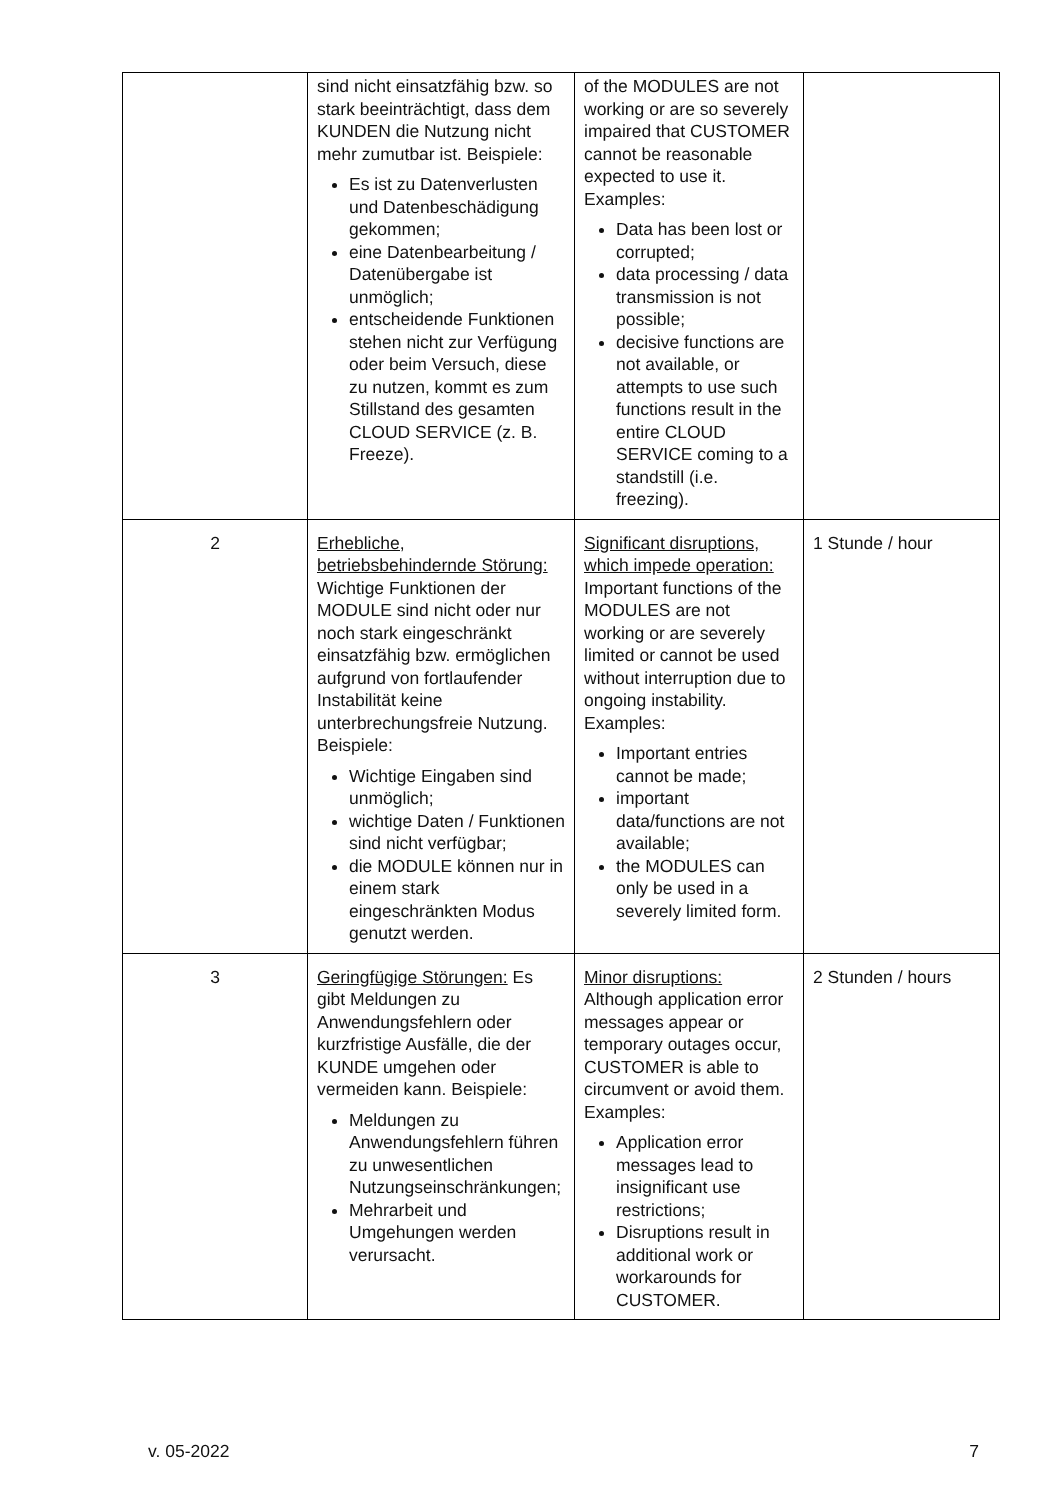| | sind nicht einsatzfähig bzw. so stark beeinträchtigt, dass dem KUNDEN die Nutzung nicht mehr zumutbar ist. Beispiele: Es ist zu Datenverlusten und Datenbeschädigung gekommen; eine Datenbearbeitung / Datenübergabe ist unmöglich; entscheidende Funktionen stehen nicht zur Verfügung oder beim Versuch, diese zu nutzen, kommt es zum Stillstand des gesamten CLOUD SERVICE (z. B. Freeze). | of the MODULES are not working or are so severely impaired that CUSTOMER cannot be reasonable expected to use it. Examples: Data has been lost or corrupted; data processing / data transmission is not possible; decisive functions are not available, or attempts to use such functions result in the entire CLOUD SERVICE coming to a standstill (i.e. freezing). | |
| 2 | Erhebliche, betriebsbehindernde Störung: Wichtige Funktionen der MODULE sind nicht oder nur noch stark eingeschränkt einsatzfähig bzw. ermöglichen aufgrund von fortlaufender Instabilität keine unterbrechungsfreie Nutzung. Beispiele: Wichtige Eingaben sind unmöglich; wichtige Daten / Funktionen sind nicht verfügbar; die MODULE können nur in einem stark eingeschränkten Modus genutzt werden. | Significant disruptions, which impede operation: Important functions of the MODULES are not working or are severely limited or cannot be used without interruption due to ongoing instability. Examples: Important entries cannot be made; important data/functions are not available; the MODULES can only be used in a severely limited form. | 1 Stunde / hour |
| 3 | Geringfügige Störungen: Es gibt Meldungen zu Anwendungsfehlern oder kurzfristige Ausfälle, die der KUNDE umgehen oder vermeiden kann. Beispiele: Meldungen zu Anwendungsfehlern führen zu unwesentlichen Nutzungseinschränkungen; Mehrarbeit und Umgehungen werden verursacht. | Minor disruptions: Although application error messages appear or temporary outages occur, CUSTOMER is able to circumvent or avoid them. Examples: Application error messages lead to insignificant use restrictions; Disruptions result in additional work or workarounds for CUSTOMER. | 2 Stunden / hours |
v. 05-2022 7